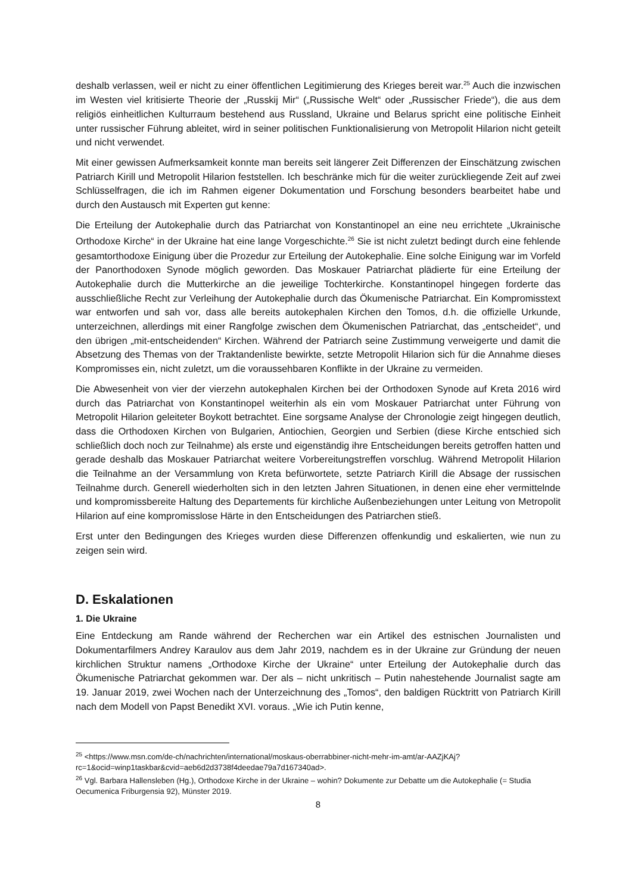deshalb verlassen, weil er nicht zu einer öffentlichen Legitimierung des Krieges bereit war.<sup>25</sup> Auch die inzwischen im Westen viel kritisierte Theorie der „Russkij Mir“ („Russische Welt“ oder „Russischer Friede“), die aus dem religiös einheitlichen Kulturraum bestehend aus Russland, Ukraine und Belarus spricht eine politische Einheit unter russischer Führung ableitet, wird in seiner politischen Funktionalisierung von Metropolit Hilarion nicht geteilt und nicht verwendet.
Mit einer gewissen Aufmerksamkeit konnte man bereits seit längerer Zeit Differenzen der Einschätzung zwischen Patriarch Kirill und Metropolit Hilarion feststellen. Ich beschränke mich für die weiter zurückliegende Zeit auf zwei Schlüsselfragen, die ich im Rahmen eigener Dokumentation und Forschung besonders bearbeitet habe und durch den Austausch mit Experten gut kenne:
Die Erteilung der Autokephalie durch das Patriarchat von Konstantinopel an eine neu errichtete „Ukrainische Orthodoxe Kirche“ in der Ukraine hat eine lange Vorgeschichte.<sup>26</sup> Sie ist nicht zuletzt bedingt durch eine fehlende gesamtorthodoxe Einigung über die Prozedur zur Erteilung der Autokephalie. Eine solche Einigung war im Vorfeld der Panorthodoxen Synode möglich geworden. Das Moskauer Patriarchat plädierte für eine Erteilung der Autokephalie durch die Mutterkirche an die jeweilige Tochterkirche. Konstantinopel hingegen forderte das ausschließliche Recht zur Verleihung der Autokephalie durch das Ökumenische Patriarchat. Ein Kompromisstext war entworfen und sah vor, dass alle bereits autokephalen Kirchen den Tomos, d.h. die offizielle Urkunde, unterzeichnen, allerdings mit einer Rangfolge zwischen dem Ökumenischen Patriarchat, das „entscheidet“, und den übrigen „mit-entscheidenden“ Kirchen. Während der Patriarch seine Zustimmung verweigerte und damit die Absetzung des Themas von der Traktandenliste bewirkte, setzte Metropolit Hilarion sich für die Annahme dieses Kompromisses ein, nicht zuletzt, um die voraussehbaren Konflikte in der Ukraine zu vermeiden.
Die Abwesenheit von vier der vierzehn autokephalen Kirchen bei der Orthodoxen Synode auf Kreta 2016 wird durch das Patriarchat von Konstantinopel weiterhin als ein vom Moskauer Patriarchat unter Führung von Metropolit Hilarion geleiteter Boykott betrachtet. Eine sorgsame Analyse der Chronologie zeigt hingegen deutlich, dass die Orthodoxen Kirchen von Bulgarien, Antiochien, Georgien und Serbien (diese Kirche entschied sich schließlich doch noch zur Teilnahme) als erste und eigenständig ihre Entscheidungen bereits getroffen hatten und gerade deshalb das Moskauer Patriarchat weitere Vorbereitungstreffen vorschlug. Während Metropolit Hilarion die Teilnahme an der Versammlung von Kreta befürwortete, setzte Patriarch Kirill die Absage der russischen Teilnahme durch. Generell wiederholten sich in den letzten Jahren Situationen, in denen eine eher vermittelnde und kompromissbereite Haltung des Departements für kirchliche Außenbeziehungen unter Leitung von Metropolit Hilarion auf eine kompromisslose Härte in den Entscheidungen des Patriarchen stieß.
Erst unter den Bedingungen des Krieges wurden diese Differenzen offenkundig und eskalierten, wie nun zu zeigen sein wird.
D. Eskalationen
1. Die Ukraine
Eine Entdeckung am Rande während der Recherchen war ein Artikel des estnischen Journalisten und Dokumentarfilmers Andrey Karaulov aus dem Jahr 2019, nachdem es in der Ukraine zur Gründung der neuen kirchlichen Struktur namens „Orthodoxe Kirche der Ukraine“ unter Erteilung der Autokephalie durch das Ökumenische Patriarchat gekommen war. Der als – nicht unkritisch – Putin nahestehende Journalist sagte am 19. Januar 2019, zwei Wochen nach der Unterzeichnung des „Tomos“, den baldigen Rücktritt von Patriarch Kirill nach dem Modell von Papst Benedikt XVI. voraus. „Wie ich Putin kenne,
<sup>25</sup> <https://www.msn.com/de-ch/nachrichten/international/moskaus-oberrabbiner-nicht-mehr-im-amt/ar-AAZjKAj?rc=1&ocid=winp1taskbar&cvid=aeb6d2d3738f4deedae79a7d167340ad>.
<sup>26</sup> Vgl. Barbara Hallensleben (Hg.), Orthodoxe Kirche in der Ukraine – wohin? Dokumente zur Debatte um die Autokephalie (= Studia Oecumenica Friburgensia 92), Münster 2019.
8